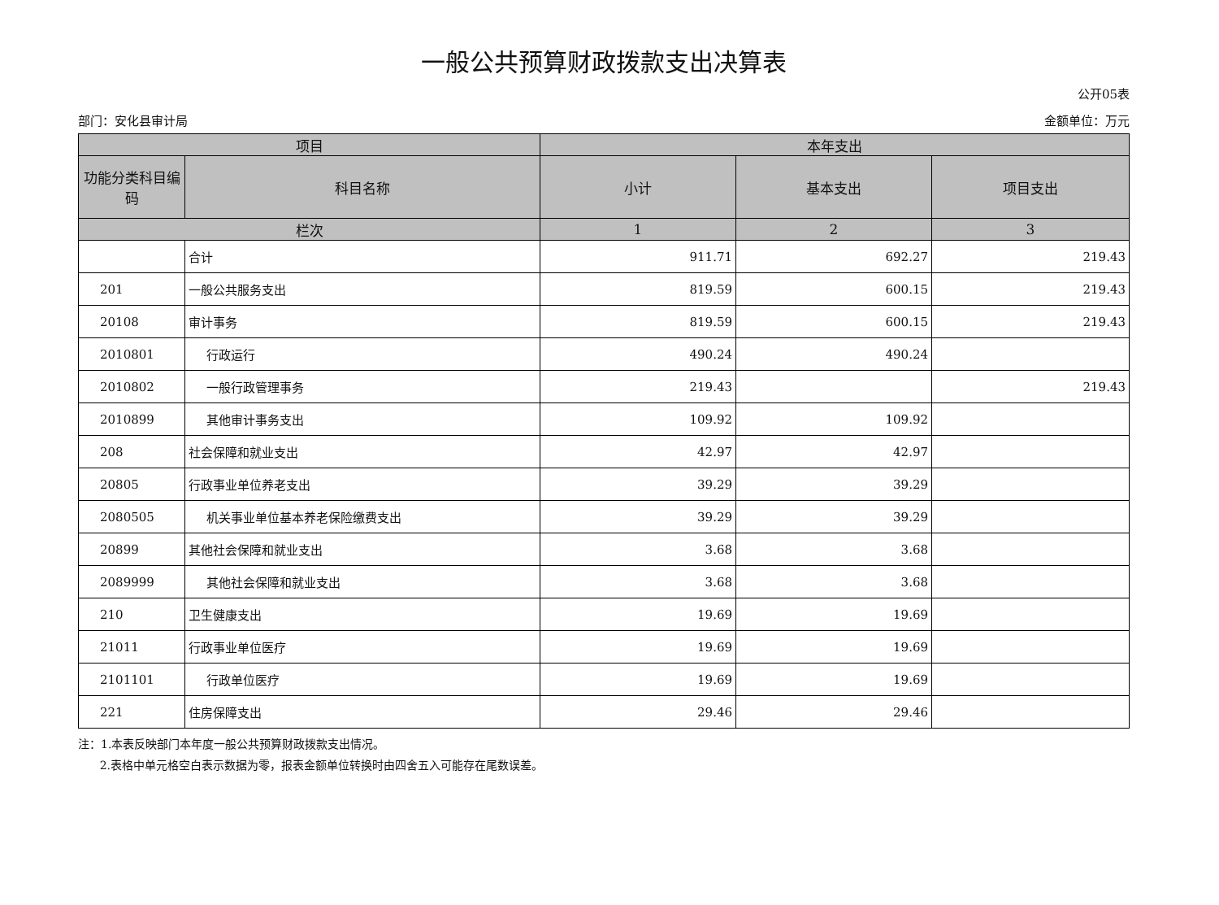一般公共预算财政拨款支出决算表
公开05表
部门：安化县审计局 金额单位：万元
| 项目 | | 本年支出 | | |
| --- | --- | --- | --- | --- |
| 功能分类科目编码 | 科目名称 | 小计 | 基本支出 | 项目支出 |
| 栏次 | | 1 | 2 | 3 |
| | 合计 | 911.71 | 692.27 | 219.43 |
| 201 | 一般公共服务支出 | 819.59 | 600.15 | 219.43 |
| 20108 | 审计事务 | 819.59 | 600.15 | 219.43 |
| 2010801 | 行政运行 | 490.24 | 490.24 | |
| 2010802 | 一般行政管理事务 | 219.43 | | 219.43 |
| 2010899 | 其他审计事务支出 | 109.92 | 109.92 | |
| 208 | 社会保障和就业支出 | 42.97 | 42.97 | |
| 20805 | 行政事业单位养老支出 | 39.29 | 39.29 | |
| 2080505 | 机关事业单位基本养老保险缴费支出 | 39.29 | 39.29 | |
| 20899 | 其他社会保障和就业支出 | 3.68 | 3.68 | |
| 2089999 | 其他社会保障和就业支出 | 3.68 | 3.68 | |
| 210 | 卫生健康支出 | 19.69 | 19.69 | |
| 21011 | 行政事业单位医疗 | 19.69 | 19.69 | |
| 2101101 | 行政单位医疗 | 19.69 | 19.69 | |
| 221 | 住房保障支出 | 29.46 | 29.46 | |
注：1.本表反映部门本年度一般公共预算财政拨款支出情况。
2.表格中单元格空白表示数据为零，报表金额单位转换时由四舍五入可能存在尾数误差。